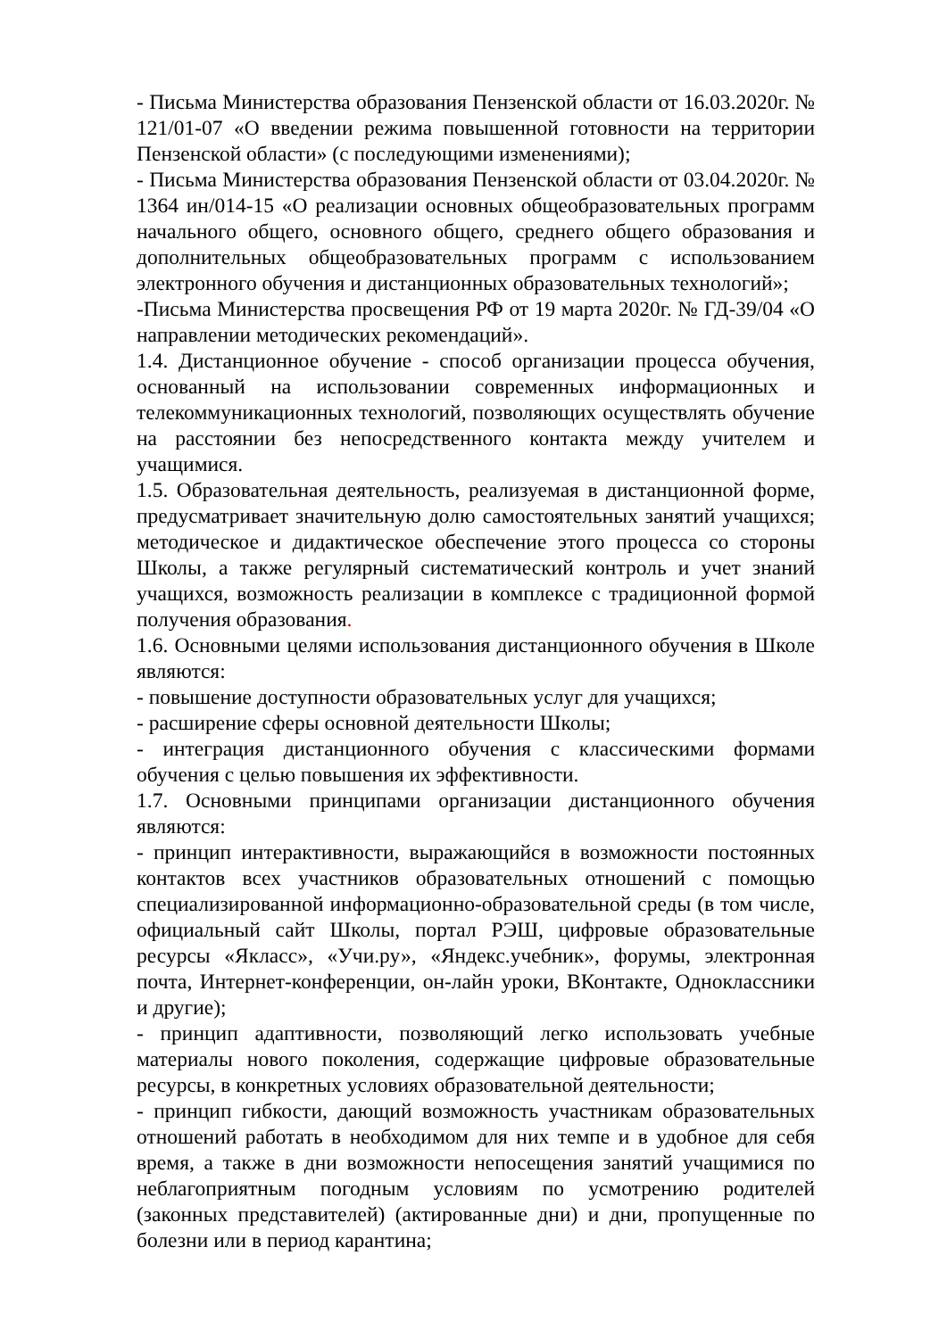- Письма Министерства образования Пензенской области от 16.03.2020г. № 121/01-07 «О введении режима повышенной готовности на территории Пензенской области» (с последующими изменениями);
- Письма Министерства образования Пензенской области от 03.04.2020г. № 1364 ин/014-15 «О реализации основных общеобразовательных программ начального общего, основного общего, среднего общего образования и дополнительных общеобразовательных программ с использованием электронного обучения и дистанционных образовательных технологий»;
-Письма Министерства просвещения РФ от 19 марта 2020г. № ГД-39/04 «О направлении методических рекомендаций».
1.4. Дистанционное обучение - способ организации процесса обучения, основанный на использовании современных информационных и телекоммуникационных технологий, позволяющих осуществлять обучение на расстоянии без непосредственного контакта между учителем и учащимися.
1.5. Образовательная деятельность, реализуемая в дистанционной форме, предусматривает значительную долю самостоятельных занятий учащихся; методическое и дидактическое обеспечение этого процесса со стороны Школы, а также регулярный систематический контроль и учет знаний учащихся, возможность реализации в комплексе с традиционной формой получения образования.
1.6. Основными целями использования дистанционного обучения в Школе являются:
- повышение доступности образовательных услуг для учащихся;
- расширение сферы основной деятельности Школы;
- интеграция дистанционного обучения с классическими формами обучения с целью повышения их эффективности.
1.7. Основными принципами организации дистанционного обучения являются:
- принцип интерактивности, выражающийся в возможности постоянных контактов всех участников образовательных отношений с помощью специализированной информационно-образовательной среды (в том числе, официальный сайт Школы, портал РЭШ, цифровые образовательные ресурсы «Якласс», «Учи.ру», «Яндекс.учебник», форумы, электронная почта, Интернет-конференции, он-лайн уроки, ВКонтакте, Одноклассники и другие);
- принцип адаптивности, позволяющий легко использовать учебные материалы нового поколения, содержащие цифровые образовательные ресурсы, в конкретных условиях образовательной деятельности;
- принцип гибкости, дающий возможность участникам образовательных отношений работать в необходимом для них темпе и в удобное для себя время, а также в дни возможности непосещения занятий учащимися по неблагоприятным погодным условиям по усмотрению родителей (законных представителей) (актированные дни) и дни, пропущенные по болезни или в период карантина;